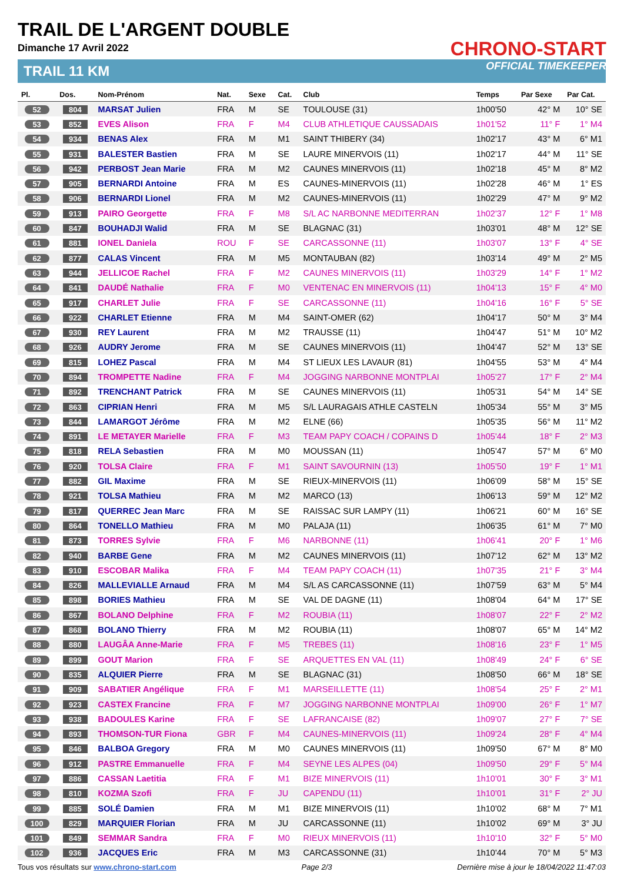TRAIL DE L'ARGENT DOUBLE
Dimanche 17 Avril 2022
TRAIL 11 KM
CHRONO-START
OFFICIAL TIMEKEEPER
| Pl. | Dos. | Nom-Prénom | Nat. | Sexe | Cat. | Club | Temps | Par Sexe | Par Cat. |
| --- | --- | --- | --- | --- | --- | --- | --- | --- | --- |
| 52 | 804 | MARSAT Julien | FRA | M | SE | TOULOUSE (31) | 1h00'50 | 42° M | 10° SE |
| 53 | 852 | EVES Alison | FRA | F | M4 | CLUB ATHLETIQUE CAUSSADAIS | 1h01'52 | 11° F | 1° M4 |
| 54 | 934 | BENAS Alex | FRA | M | M1 | SAINT THIBERY (34) | 1h02'17 | 43° M | 6° M1 |
| 55 | 931 | BALESTER Bastien | FRA | M | SE | LAURE MINERVOIS (11) | 1h02'17 | 44° M | 11° SE |
| 56 | 942 | PERBOST Jean Marie | FRA | M | M2 | CAUNES MINERVOIS (11) | 1h02'18 | 45° M | 8° M2 |
| 57 | 905 | BERNARDI Antoine | FRA | M | ES | CAUNES-MINERVOIS (11) | 1h02'28 | 46° M | 1° ES |
| 58 | 906 | BERNARDI Lionel | FRA | M | M2 | CAUNES-MINERVOIS (11) | 1h02'29 | 47° M | 9° M2 |
| 59 | 913 | PAIRO Georgette | FRA | F | M8 | S/L AC NARBONNE MEDITERRAN | 1h02'37 | 12° F | 1° M8 |
| 60 | 847 | BOUHADJI Walid | FRA | M | SE | BLAGNAC (31) | 1h03'01 | 48° M | 12° SE |
| 61 | 881 | IONEL Daniela | ROU | F | SE | CARCASSONNE (11) | 1h03'07 | 13° F | 4° SE |
| 62 | 877 | CALAS Vincent | FRA | M | M5 | MONTAUBAN (82) | 1h03'14 | 49° M | 2° M5 |
| 63 | 944 | JELLICOE Rachel | FRA | F | M2 | CAUNES MINERVOIS (11) | 1h03'29 | 14° F | 1° M2 |
| 64 | 841 | DAUDÉ Nathalie | FRA | F | M0 | VENTENAC EN MINERVOIS (11) | 1h04'13 | 15° F | 4° M0 |
| 65 | 917 | CHARLET Julie | FRA | F | SE | CARCASSONNE (11) | 1h04'16 | 16° F | 5° SE |
| 66 | 922 | CHARLET Etienne | FRA | M | M4 | SAINT-OMER (62) | 1h04'17 | 50° M | 3° M4 |
| 67 | 930 | REY Laurent | FRA | M | M2 | TRAUSSE (11) | 1h04'47 | 51° M | 10° M2 |
| 68 | 926 | AUDRY Jerome | FRA | M | SE | CAUNES MINERVOIS (11) | 1h04'47 | 52° M | 13° SE |
| 69 | 815 | LOHEZ Pascal | FRA | M | M4 | ST LIEUX LES LAVAUR (81) | 1h04'55 | 53° M | 4° M4 |
| 70 | 894 | TROMPETTE Nadine | FRA | F | M4 | JOGGING NARBONNE MONTPLAI | 1h05'27 | 17° F | 2° M4 |
| 71 | 892 | TRENCHANT Patrick | FRA | M | SE | CAUNES MINERVOIS (11) | 1h05'31 | 54° M | 14° SE |
| 72 | 863 | CIPRIAN Henri | FRA | M | M5 | S/L LAURAGAIS ATHLE CASTELN | 1h05'34 | 55° M | 3° M5 |
| 73 | 844 | LAMARGOT Jérôme | FRA | M | M2 | ELNE (66) | 1h05'35 | 56° M | 11° M2 |
| 74 | 891 | LE METAYER Marielle | FRA | F | M3 | TEAM PAPY COACH / COPAINS D | 1h05'44 | 18° F | 2° M3 |
| 75 | 818 | RELA Sebastien | FRA | M | M0 | MOUSSAN (11) | 1h05'47 | 57° M | 6° M0 |
| 76 | 920 | TOLSA Claire | FRA | F | M1 | SAINT SAVOURNIN (13) | 1h05'50 | 19° F | 1° M1 |
| 77 | 882 | GIL Maxime | FRA | M | SE | RIEUX-MINERVOIS (11) | 1h06'09 | 58° M | 15° SE |
| 78 | 921 | TOLSA Mathieu | FRA | M | M2 | MARCO (13) | 1h06'13 | 59° M | 12° M2 |
| 79 | 817 | QUERREC Jean Marc | FRA | M | SE | RAISSAC SUR LAMPY (11) | 1h06'21 | 60° M | 16° SE |
| 80 | 864 | TONELLO Mathieu | FRA | M | M0 | PALAJA (11) | 1h06'35 | 61° M | 7° M0 |
| 81 | 873 | TORRES Sylvie | FRA | F | M6 | NARBONNE (11) | 1h06'41 | 20° F | 1° M6 |
| 82 | 940 | BARBE Gene | FRA | M | M2 | CAUNES MINERVOIS (11) | 1h07'12 | 62° M | 13° M2 |
| 83 | 910 | ESCOBAR Malika | FRA | F | M4 | TEAM PAPY COACH (11) | 1h07'35 | 21° F | 3° M4 |
| 84 | 826 | MALLEVIALLE Arnaud | FRA | M | M4 | S/L AS CARCASSONNE (11) | 1h07'59 | 63° M | 5° M4 |
| 85 | 898 | BORIES Mathieu | FRA | M | SE | VAL DE DAGNE (11) | 1h08'04 | 64° M | 17° SE |
| 86 | 867 | BOLANO Delphine | FRA | F | M2 | ROUBIA (11) | 1h08'07 | 22° F | 2° M2 |
| 87 | 868 | BOLANO Thierry | FRA | M | M2 | ROUBIA (11) | 1h08'07 | 65° M | 14° M2 |
| 88 | 880 | LAUGÂA Anne-Marie | FRA | F | M5 | TREBES (11) | 1h08'16 | 23° F | 1° M5 |
| 89 | 899 | GOUT Marion | FRA | F | SE | ARQUETTES EN VAL (11) | 1h08'49 | 24° F | 6° SE |
| 90 | 835 | ALQUIER Pierre | FRA | M | SE | BLAGNAC (31) | 1h08'50 | 66° M | 18° SE |
| 91 | 909 | SABATIER Angélique | FRA | F | M1 | MARSEILLETTE (11) | 1h08'54 | 25° F | 2° M1 |
| 92 | 923 | CASTEX Francine | FRA | F | M7 | JOGGING NARBONNE MONTPLAI | 1h09'00 | 26° F | 1° M7 |
| 93 | 938 | BADOULES Karine | FRA | F | SE | LAFRANCAISE (82) | 1h09'07 | 27° F | 7° SE |
| 94 | 893 | THOMSON-TUR Fiona | GBR | F | M4 | CAUNES-MINERVOIS (11) | 1h09'24 | 28° F | 4° M4 |
| 95 | 846 | BALBOA Gregory | FRA | M | M0 | CAUNES MINERVOIS (11) | 1h09'50 | 67° M | 8° M0 |
| 96 | 912 | PASTRE Emmanuelle | FRA | F | M4 | SEYNE LES ALPES (04) | 1h09'50 | 29° F | 5° M4 |
| 97 | 886 | CASSAN Laetitia | FRA | F | M1 | BIZE MINERVOIS (11) | 1h10'01 | 30° F | 3° M1 |
| 98 | 810 | KOZMA Szofi | FRA | F | JU | CAPENDU (11) | 1h10'01 | 31° F | 2° JU |
| 99 | 885 | SOLÉ Damien | FRA | M | M1 | BIZE MINERVOIS (11) | 1h10'02 | 68° M | 7° M1 |
| 100 | 829 | MARQUIER Florian | FRA | M | JU | CARCASSONNE (11) | 1h10'02 | 69° M | 3° JU |
| 101 | 849 | SEMMAR Sandra | FRA | F | M0 | RIEUX MINERVOIS (11) | 1h10'10 | 32° F | 5° M0 |
| 102 | 936 | JACQUES Eric | FRA | M | M3 | CARCASSONNE (31) | 1h10'44 | 70° M | 5° M3 |
Tous vos résultats sur www.chrono-start.com Page 2/3 Dernière mise à jour le 18/04/2022 11:47:03